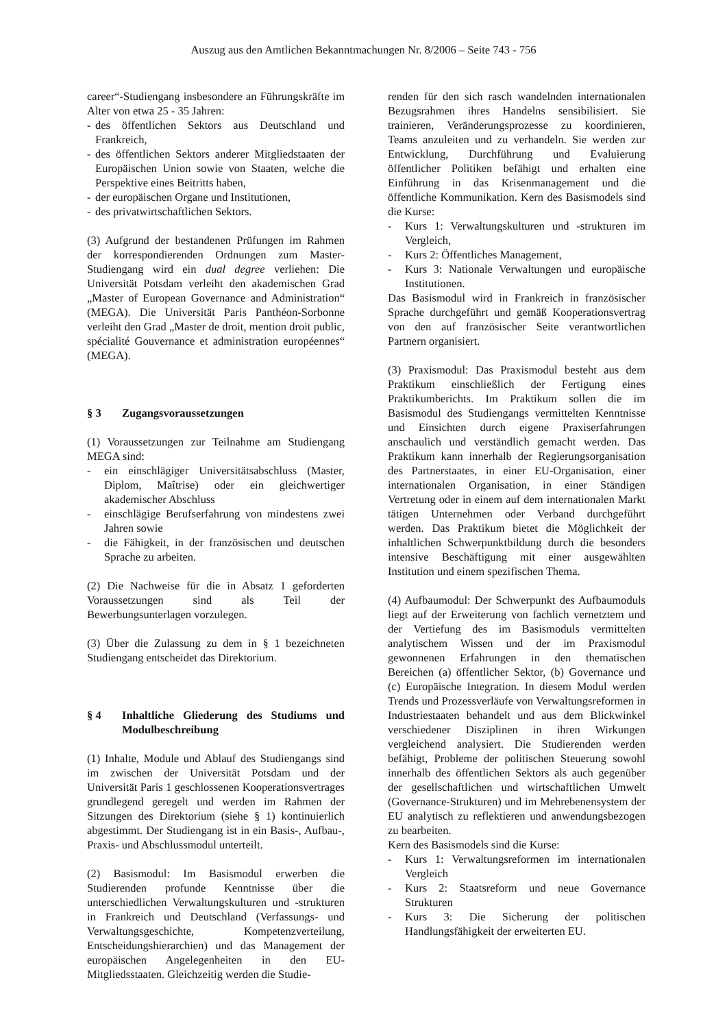Auszug aus den Amtlichen Bekanntmachungen Nr. 8/2006 – Seite 743 - 756
career“-Studiengang insbesondere an Führungskräfte im Alter von etwa 25 - 35 Jahren:
- des öffentlichen Sektors aus Deutschland und Frankreich,
- des öffentlichen Sektors anderer Mitgliedstaaten der Europäischen Union sowie von Staaten, welche die Perspektive eines Beitritts haben,
- der europäischen Organe und Institutionen,
- des privatwirtschaftlichen Sektors.
(3) Aufgrund der bestandenen Prüfungen im Rahmen der korrespondierenden Ordnungen zum Master-Studiengang wird ein dual degree verliehen: Die Universität Potsdam verleiht den akademischen Grad „Master of European Governance and Administration“ (MEGA). Die Universität Paris Panthéon-Sorbonne verleiht den Grad „Master de droit, mention droit public, spécialité Gouvernance et administration européennes“ (MEGA).
§ 3 Zugangsvoraussetzungen
(1) Voraussetzungen zur Teilnahme am Studiengang MEGA sind:
- ein einschlägiger Universitätsabschluss (Master, Diplom, Maîtrise) oder ein gleichwertiger akademischer Abschluss
- einschlägige Berufserfahrung von mindestens zwei Jahren sowie
- die Fähigkeit, in der französischen und deutschen Sprache zu arbeiten.
(2) Die Nachweise für die in Absatz 1 geforderten Voraussetzungen sind als Teil der Bewerbungsunterlagen vorzulegen.
(3) Über die Zulassung zu dem in § 1 bezeichneten Studiengang entscheidet das Direktorium.
§ 4 Inhaltliche Gliederung des Studiums und Modulbeschreibung
(1) Inhalte, Module und Ablauf des Studiengangs sind im zwischen der Universität Potsdam und der Universität Paris 1 geschlossenen Kooperationsvertrages grundlegend geregelt und werden im Rahmen der Sitzungen des Direktorium (siehe § 1) kontinuierlich abgestimmt. Der Studiengang ist in ein Basis-, Aufbau-, Praxis- und Abschlussmodul unterteilt.
(2) Basismodul: Im Basismodul erwerben die Studierenden profunde Kenntnisse über die unterschiedlichen Verwaltungskulturen und -strukturen in Frankreich und Deutschland (Verfassungs- und Verwaltungsgeschichte, Kompetenzverteilung, Entscheidungshierarchien) und das Management der europäischen Angelegenheiten in den EU-Mitgliedsstaaten. Gleichzeitig werden die Studie-
renden für den sich rasch wandelnden internationalen Bezugsrahmen ihres Handelns sensibilisiert. Sie trainieren, Veränderungsprozesse zu koordinieren, Teams anzuleiten und zu verhandeln. Sie werden zur Entwicklung, Durchführung und Evaluierung öffentlicher Politiken befähigt und erhalten eine Einführung in das Krisenmanagement und die öffentliche Kommunikation. Kern des Basismodels sind die Kurse:
- Kurs 1: Verwaltungskulturen und -strukturen im Vergleich,
- Kurs 2: Öffentliches Management,
- Kurs 3: Nationale Verwaltungen und europäische Institutionen.
Das Basismodul wird in Frankreich in französischer Sprache durchgeführt und gemäß Kooperationsvertrag von den auf französischer Seite verantwortlichen Partnern organisiert.
(3) Praxismodul: Das Praxismodul besteht aus dem Praktikum einschließlich der Fertigung eines Praktikumberichts. Im Praktikum sollen die im Basismodul des Studiengangs vermittelten Kenntnisse und Einsichten durch eigene Praxiserfahrungen anschaulich und verständlich gemacht werden. Das Praktikum kann innerhalb der Regierungsorganisation des Partnerstaates, in einer EU-Organisation, einer internationalen Organisation, in einer Ständigen Vertretung oder in einem auf dem internationalen Markt tätigen Unternehmen oder Verband durchgeführt werden. Das Praktikum bietet die Möglichkeit der inhaltlichen Schwerpunktbildung durch die besonders intensive Beschäftigung mit einer ausgewählten Institution und einem spezifischen Thema.
(4) Aufbaumodul: Der Schwerpunkt des Aufbaumoduls liegt auf der Erweiterung von fachlich vernetztem und der Vertiefung des im Basismoduls vermittelten analytischem Wissen und der im Praxismodul gewonnenen Erfahrungen in den thematischen Bereichen (a) öffentlicher Sektor, (b) Governance und (c) Europäische Integration. In diesem Modul werden Trends und Prozessverläufe von Verwaltungsreformen in Industriestaaten behandelt und aus dem Blickwinkel verschiedener Disziplinen in ihren Wirkungen vergleichend analysiert. Die Studierenden werden befähigt, Probleme der politischen Steuerung sowohl innerhalb des öffentlichen Sektors als auch gegenüber der gesellschaftlichen und wirtschaftlichen Umwelt (Governance-Strukturen) und im Mehrebenensystem der EU analytisch zu reflektieren und anwendungsbezogen zu bearbeiten.
Kern des Basismodels sind die Kurse:
- Kurs 1: Verwaltungsreformen im internationalen Vergleich
- Kurs 2: Staatsreform und neue Governance Strukturen
- Kurs 3: Die Sicherung der politischen Handlungsfähigkeit der erweiterten EU.